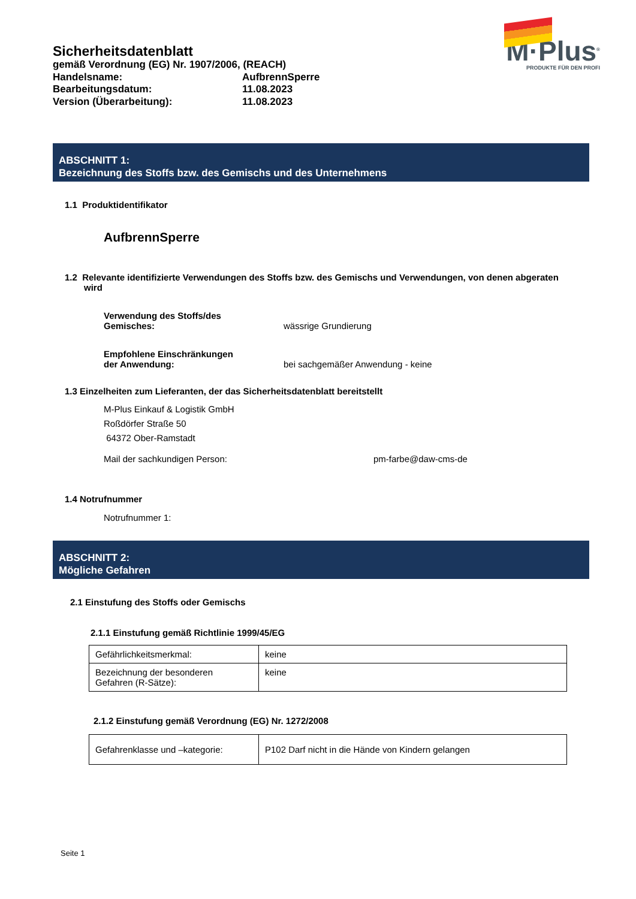Sicherheitsdatenblatt
gemäß Verordnung (EG) Nr. 1907/2006, (REACH)
Handelsname: AufbrennSperre
Bearbeitungsdatum: 11.08.2023
Version (Überarbeitung): 11.08.2023
M·Plus<sup>®</sup>
PRODUKTE FÜR DEN PROFI
ABSCHNITT 1:
Bezeichnung des Stoffs bzw. des Gemischs und des Unternehmens
1.1 Produktidentifikator
AufbrennSperre
1.2 Relevante identifizierte Verwendungen des Stoffs bzw. des Gemischs und Verwendungen, von denen abgeraten wird
Verwendung des Stoffs/des
Gemisches: wässrige Grundierung
Empfohlene Einschränkungen
der Anwendung: bei sachgemäßer Anwendung - keine
1.3 Einzelheiten zum Lieferanten, der das Sicherheitsdatenblatt bereitstellt
M-Plus Einkauf & Logistik GmbH
Roßdörfer Straße 50
64372 Ober-Ramstadt
Mail der sachkundigen Person: pm-farbe@daw-cms-de
1.4 Notrufnummer
Notrufnummer 1:
ABSCHNITT 2:
Mögliche Gefahren
2.1 Einstufung des Stoffs oder Gemischs
2.1.1 Einstufung gemäß Richtlinie 1999/45/EG
| Gefährlichkeitsmerkmal: | keine |
| Bezeichnung der besonderen Gefahren (R-Sätze): | keine |
2.1.2 Einstufung gemäß Verordnung (EG) Nr. 1272/2008
| Gefahrenklasse und –kategorie: | P102 Darf nicht in die Hände von Kindern gelangen |
Seite 1